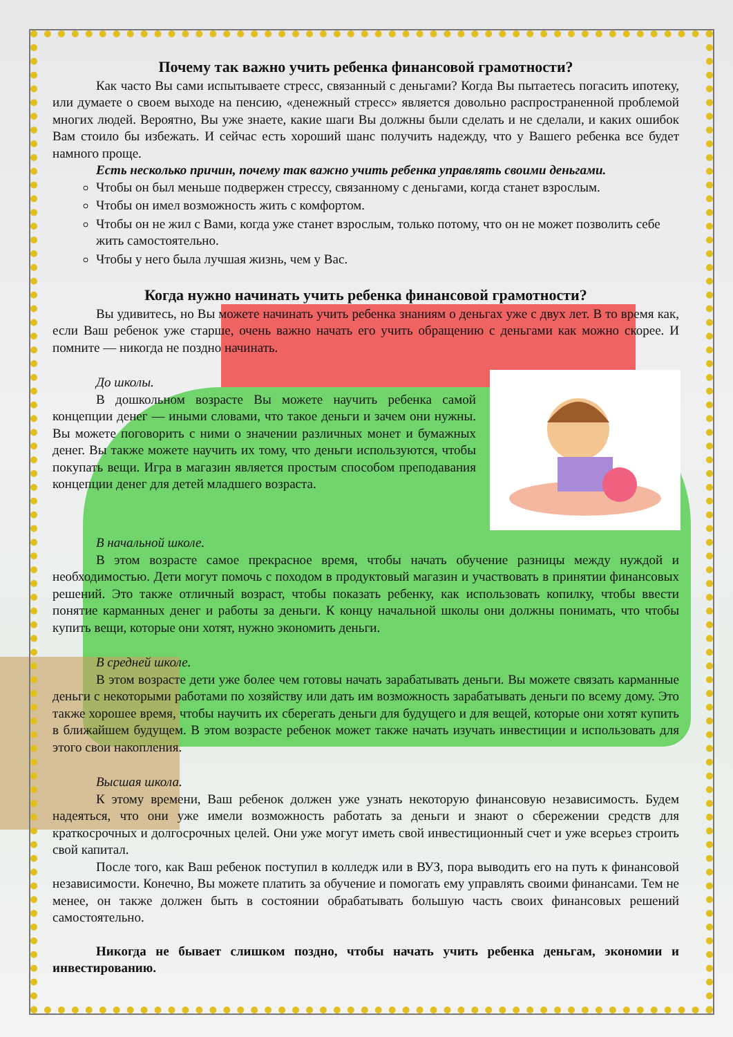Почему так важно учить ребенка финансовой грамотности?
Как часто Вы сами испытываете стресс, связанный с деньгами? Когда Вы пытаетесь погасить ипотеку, или думаете о своем выходе на пенсию, «денежный стресс» является довольно распространенной проблемой многих людей. Вероятно, Вы уже знаете, какие шаги Вы должны были сделать и не сделали, и каких ошибок Вам стоило бы избежать. И сейчас есть хороший шанс получить надежду, что у Вашего ребенка все будет намного проще.
Есть несколько причин, почему так важно учить ребенка управлять своими деньгами.
Чтобы он был меньше подвержен стрессу, связанному с деньгами, когда станет взрослым.
Чтобы он имел возможность жить с комфортом.
Чтобы он не жил с Вами, когда уже станет взрослым, только потому, что он не может позволить себе жить самостоятельно.
Чтобы у него была лучшая жизнь, чем у Вас.
Когда нужно начинать учить ребенка финансовой грамотности?
Вы удивитесь, но Вы можете начинать учить ребенка знаниям о деньгах уже с двух лет. В то время как, если Ваш ребенок уже старше, очень важно начать его учить обращению с деньгами как можно скорее. И помните — никогда не поздно начинать.
До школы.
В дошкольном возрасте Вы можете научить ребенка самой концепции денег — иными словами, что такое деньги и зачем они нужны. Вы можете поговорить с ними о значении различных монет и бумажных денег. Вы также можете научить их тому, что деньги используются, чтобы покупать вещи. Игра в магазин является простым способом преподавания концепции денег для детей младшего возраста.
В начальной школе.
В этом возрасте самое прекрасное время, чтобы начать обучение разницы между нуждой и необходимостью. Дети могут помочь с походом в продуктовый магазин и участвовать в принятии финансовых решений. Это также отличный возраст, чтобы показать ребенку, как использовать копилку, чтобы ввести понятие карманных денег и работы за деньги. К концу начальной школы они должны понимать, что чтобы купить вещи, которые они хотят, нужно экономить деньги.
В средней школе.
В этом возрасте дети уже более чем готовы начать зарабатывать деньги. Вы можете связать карманные деньги с некоторыми работами по хозяйству или дать им возможность зарабатывать деньги по всему дому. Это также хорошее время, чтобы научить их сберегать деньги для будущего и для вещей, которые они хотят купить в ближайшем будущем. В этом возрасте ребенок может также начать изучать инвестиции и использовать для этого свои накопления.
Высшая школа.
К этому времени, Ваш ребенок должен уже узнать некоторую финансовую независимость. Будем надеяться, что они уже имели возможность работать за деньги и знают о сбережении средств для краткосрочных и долгосрочных целей. Они уже могут иметь свой инвестиционный счет и уже всерьез строить свой капитал.
После того, как Ваш ребенок поступил в колледж или в ВУЗ, пора выводить его на путь к финансовой независимости. Конечно, Вы можете платить за обучение и помогать ему управлять своими финансами. Тем не менее, он также должен быть в состоянии обрабатывать большую часть своих финансовых решений самостоятельно.
Никогда не бывает слишком поздно, чтобы начать учить ребенка деньгам, экономии и инвестированию.